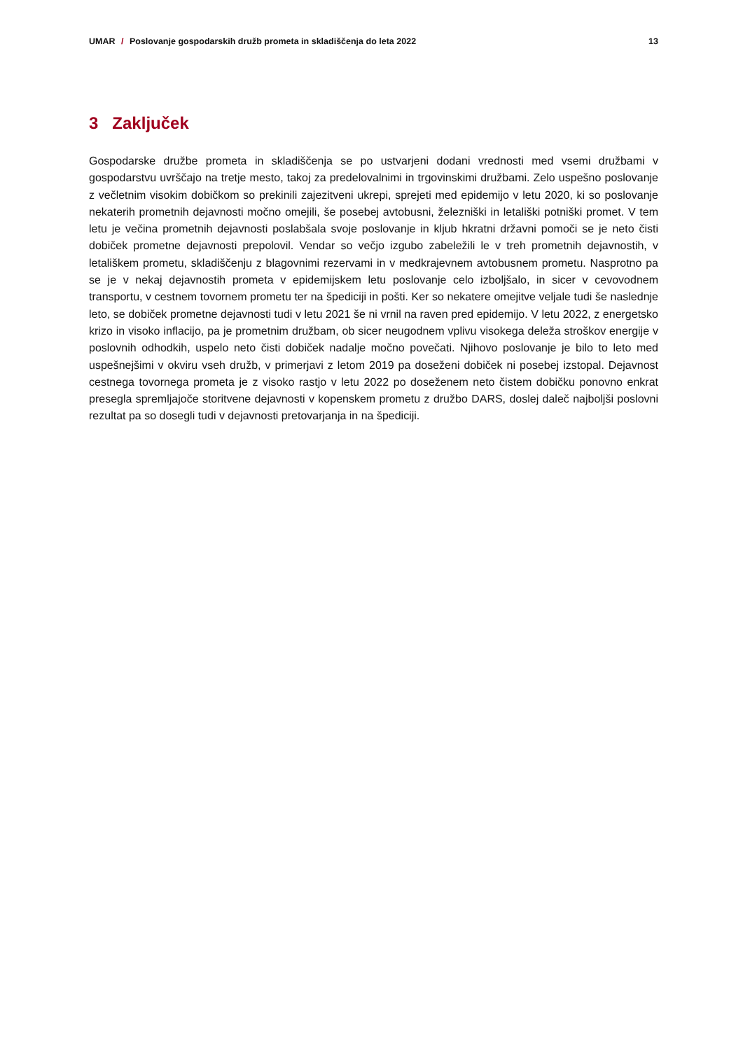UMAR / Poslovanje gospodarskih družb prometa in skladiščenja do leta 2022
13
3 Zaključek
Gospodarske družbe prometa in skladiščenja se po ustvarjeni dodani vrednosti med vsemi družbami v gospodarstvu uvrščajo na tretje mesto, takoj za predelovalnimi in trgovinskimi družbami. Zelo uspešno poslovanje z večletnim visokim dobičkom so prekinili zajezitveni ukrepi, sprejeti med epidemijo v letu 2020, ki so poslovanje nekaterih prometnih dejavnosti močno omejili, še posebej avtobusni, železniški in letališki potniški promet. V tem letu je večina prometnih dejavnosti poslabšala svoje poslovanje in kljub hkratni državni pomoči se je neto čisti dobiček prometne dejavnosti prepolovil. Vendar so večjo izgubo zabeležili le v treh prometnih dejavnostih, v letališkem prometu, skladiščenju z blagovnimi rezervami in v medkrajevnem avtobusnem prometu. Nasprotno pa se je v nekaj dejavnostih prometa v epidemijskem letu poslovanje celo izboljšalo, in sicer v cevovodnem transportu, v cestnem tovornem prometu ter na špediciji in pošti. Ker so nekatere omejitve veljale tudi še naslednje leto, se dobiček prometne dejavnosti tudi v letu 2021 še ni vrnil na raven pred epidemijo. V letu 2022, z energetsko krizo in visoko inflacijo, pa je prometnim družbam, ob sicer neugodnem vplivu visokega deleža stroškov energije v poslovnih odhodkih, uspelo neto čisti dobiček nadalje močno povečati. Njihovo poslovanje je bilo to leto med uspešnejšimi v okviru vseh družb, v primerjavi z letom 2019 pa doseženi dobiček ni posebej izstopal. Dejavnost cestnega tovornega prometa je z visoko rastjo v letu 2022 po doseženem neto čistem dobičku ponovno enkrat presegla spremljajoče storitvene dejavnosti v kopenskem prometu z družbo DARS, doslej daleč najboljši poslovni rezultat pa so dosegli tudi v dejavnosti pretovarjanja in na špediciji.